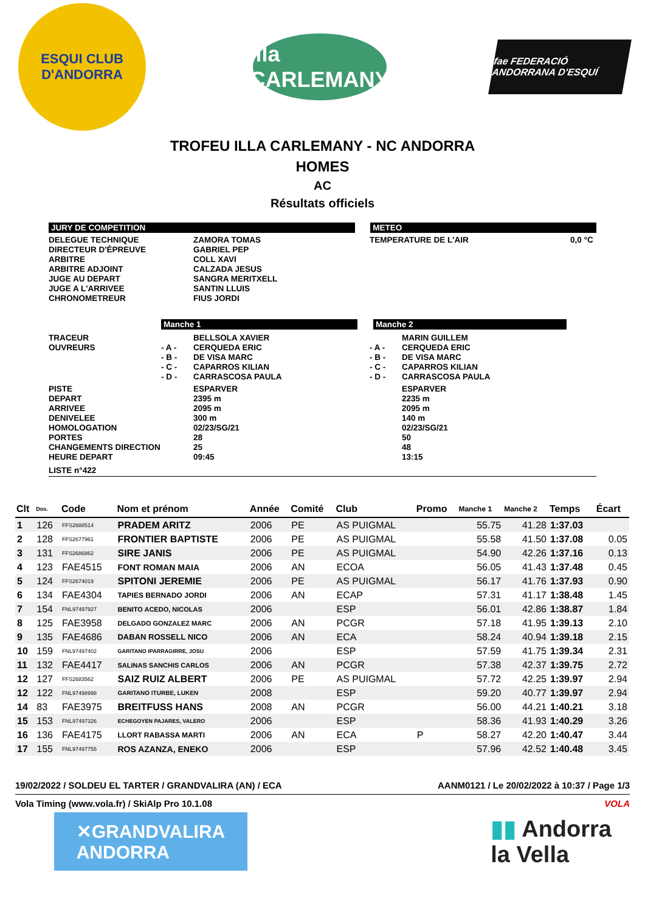ESQUI CLUB
D'ANDORRA
illa
CARLEMANY
fae FEDERACIÓ ANDORRANA D'ESQUÍ
TROFEU ILLA CARLEMANY - NC ANDORRA
HOMES
AC
Résultats officiels
JURY DE COMPETITION METEO
DELEGUE TECHNIQUE
DIRECTEUR D'ÉPREUVE
ARBITRE
ARBITRE ADJOINT
JUGE AU DEPART
JUGE A L'ARRIVEE
CHRONOMETREUR
ZAMORA TOMAS
GABRIEL PEP
COLL XAVI
CALZADA JESUS
SANGRA MERITXELL
SANTIN LLUIS
FIUS JORDI
TEMPERATURE DE L'AIR 0,0 °C
Manche 1 Manche 2
TRACEUR
BELLSOLA XAVIER
MARIN GUILLEM
OUVREURS
- A -
CERQUEDA ERIC
- A -
CERQUEDA ERIC
- B -
DE VISA MARC
- B -
DE VISA MARC
- C -
CAPARROS KILIAN
- C -
CAPARROS KILIAN
- D -
CARRASCOSA PAULA
- D -
CARRASCOSA PAULA
PISTE
ESPARVER
ESPARVER
DEPART
2395 m
2235 m
ARRIVEE
2095 m
2095 m
DENIVELEE
300 m
140 m
HOMOLOGATION
02/23/SG/21
02/23/SG/21
PORTES
28
50
CHANGEMENTS DIRECTION
25
48
HEURE DEPART
09:45
13:15
LISTE n°422
| Clt | Dos. | Code | Nom et prénom | Année | Comité | Club | Promo | Manche 1 | Manche 2 | Temps | Écart |
| --- | --- | --- | --- | --- | --- | --- | --- | --- | --- | --- | --- |
| 1 | 126 | FFS2688514 | PRADEM ARITZ | 2006 | PE | AS PUIGMAL | | 55.75 | 41.28 | 1:37.03 | |
| 2 | 128 | FFS2677961 | FRONTIER BAPTISTE | 2006 | PE | AS PUIGMAL | | 55.58 | 41.50 | 1:37.08 | 0.05 |
| 3 | 131 | FFS2686862 | SIRE JANIS | 2006 | PE | AS PUIGMAL | | 54.90 | 42.26 | 1:37.16 | 0.13 |
| 4 | 123 | FAE4515 | FONT ROMAN MAIA | 2006 | AN | ECOA | | 56.05 | 41.43 | 1:37.48 | 0.45 |
| 5 | 124 | FFS2674019 | SPITONI JEREMIE | 2006 | PE | AS PUIGMAL | | 56.17 | 41.76 | 1:37.93 | 0.90 |
| 6 | 134 | FAE4304 | TAPIES BERNADO JORDI | 2006 | AN | ECAP | | 57.31 | 41.17 | 1:38.48 | 1.45 |
| 7 | 154 | FNL97497927 | BENITO ACEDO, NICOLAS | 2006 | | ESP | | 56.01 | 42.86 | 1:38.87 | 1.84 |
| 8 | 125 | FAE3958 | DELGADO GONZALEZ MARC | 2006 | AN | PCGR | | 57.18 | 41.95 | 1:39.13 | 2.10 |
| 9 | 135 | FAE4686 | DABAN ROSSELL NICO | 2006 | AN | ECA | | 58.24 | 40.94 | 1:39.18 | 2.15 |
| 10 | 159 | FNL97497402 | GARITANO IPARRAGIRRE, JOSU | 2006 | | ESP | | 57.59 | 41.75 | 1:39.34 | 2.31 |
| 11 | 132 | FAE4417 | SALINAS SANCHIS CARLOS | 2006 | AN | PCGR | | 57.38 | 42.37 | 1:39.75 | 2.72 |
| 12 | 127 | FFS2683562 | SAIZ RUIZ ALBERT | 2006 | PE | AS PUIGMAL | | 57.72 | 42.25 | 1:39.97 | 2.94 |
| 12 | 122 | FNL97498998 | GARITANO ITURBE, LUKEN | 2008 | | ESP | | 59.20 | 40.77 | 1:39.97 | 2.94 |
| 14 | 83 | FAE3975 | BREITFUSS HANS | 2008 | AN | PCGR | | 56.00 | 44.21 | 1:40.21 | 3.18 |
| 15 | 153 | FNL97497326 | ECHEGOYEN PAJARES, VALERO | 2006 | | ESP | | 58.36 | 41.93 | 1:40.29 | 3.26 |
| 16 | 136 | FAE4175 | LLORT RABASSA MARTI | 2006 | AN | ECA | P | 58.27 | 42.20 | 1:40.47 | 3.44 |
| 17 | 155 | FNL97497755 | ROS AZANZA, ENEKO | 2006 | | ESP | | 57.96 | 42.52 | 1:40.48 | 3.45 |
19/02/2022 / SOLDEU EL TARTER / GRANDVALIRA (AN) / ECA AANM0121 / Le 20/02/2022 à 10:37 / Page 1/3
Vola Timing (www.vola.fr) / SkiAlp Pro 10.1.08 VOLA
✕GRANDVALIRA
ANDORRA
▮▮ Andorra
la Vella